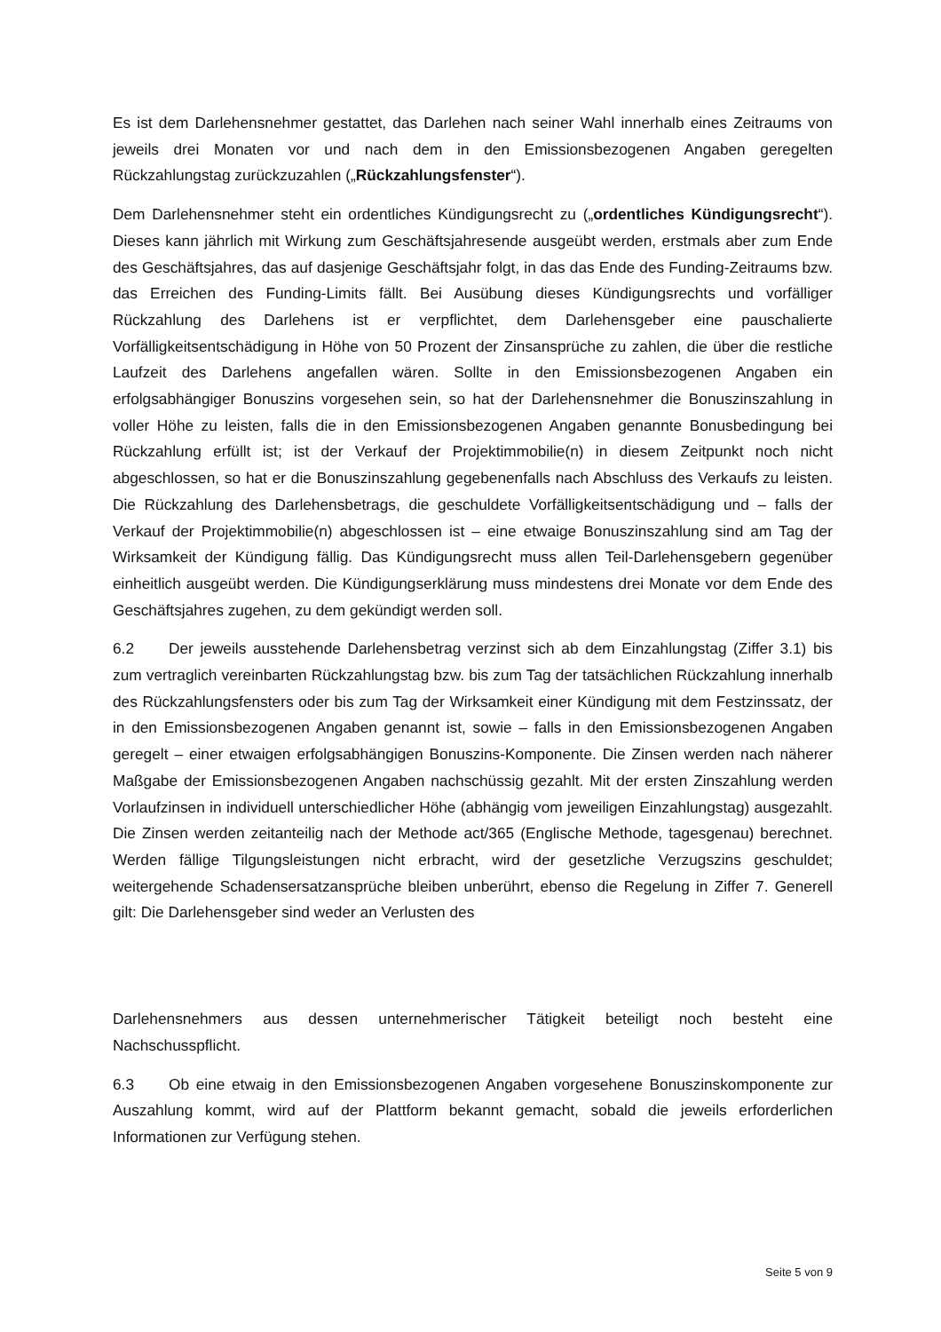Es ist dem Darlehensnehmer gestattet, das Darlehen nach seiner Wahl innerhalb eines Zeitraums von jeweils drei Monaten vor und nach dem in den Emissionsbezogenen Angaben geregelten Rückzahlungstag zurückzuzahlen („Rückzahlungsfenster“).
Dem Darlehensnehmer steht ein ordentliches Kündigungsrecht zu („ordentliches Kündigungsrecht“). Dieses kann jährlich mit Wirkung zum Geschäftsjahresende ausgeübt werden, erstmals aber zum Ende des Geschäftsjahres, das auf dasjenige Geschäftsjahr folgt, in das das Ende des Funding-Zeitraums bzw. das Erreichen des Funding-Limits fällt. Bei Ausübung dieses Kündigungsrechts und vorfälliger Rückzahlung des Darlehens ist er verpflichtet, dem Darlehensgeber eine pauschalierte Vorfälligkeitsentschädigung in Höhe von 50 Prozent der Zinsansprüche zu zahlen, die über die restliche Laufzeit des Darlehens angefallen wären. Sollte in den Emissionsbezogenen Angaben ein erfolgsabhängiger Bonuszins vorgesehen sein, so hat der Darlehensnehmer die Bonuszinszahlung in voller Höhe zu leisten, falls die in den Emissionsbezogenen Angaben genannte Bonusbedingung bei Rückzahlung erfüllt ist; ist der Verkauf der Projektimmobilie(n) in diesem Zeitpunkt noch nicht abgeschlossen, so hat er die Bonuszinszahlung gegebenenfalls nach Abschluss des Verkaufs zu leisten. Die Rückzahlung des Darlehensbetrags, die geschuldete Vorfälligkeitsentschädigung und – falls der Verkauf der Projektimmobilie(n) abgeschlossen ist – eine etwaige Bonuszinszahlung sind am Tag der Wirksamkeit der Kündigung fällig. Das Kündigungsrecht muss allen Teil-Darlehensgebern gegenüber einheitlich ausgeübt werden. Die Kündigungserklärung muss mindestens drei Monate vor dem Ende des Geschäftsjahres zugehen, zu dem gekündigt werden soll.
6.2 Der jeweils ausstehende Darlehensbetrag verzinst sich ab dem Einzahlungstag (Ziffer 3.1) bis zum vertraglich vereinbarten Rückzahlungstag bzw. bis zum Tag der tatsächlichen Rückzahlung innerhalb des Rückzahlungsfensters oder bis zum Tag der Wirksamkeit einer Kündigung mit dem Festzinssatz, der in den Emissionsbezogenen Angaben genannt ist, sowie – falls in den Emissionsbezogenen Angaben geregelt – einer etwaigen erfolgsabhängigen Bonuszins-Komponente. Die Zinsen werden nach näherer Maßgabe der Emissionsbezogenen Angaben nachschüssig gezahlt. Mit der ersten Zinszahlung werden Vorlaufzinsen in individuell unterschiedlicher Höhe (abhängig vom jeweiligen Einzahlungstag) ausgezahlt. Die Zinsen werden zeitanteilig nach der Methode act/365 (Englische Methode, tagesgenau) berechnet. Werden fällige Tilgungsleistungen nicht erbracht, wird der gesetzliche Verzugszins geschuldet; weitergehende Schadensersatzansprüche bleiben unberührt, ebenso die Regelung in Ziffer 7. Generell gilt: Die Darlehensgeber sind weder an Verlusten des
Darlehensnehmers aus dessen unternehmerischer Tätigkeit beteiligt noch besteht eine Nachschusspflicht.
6.3 Ob eine etwaig in den Emissionsbezogenen Angaben vorgesehene Bonuszinskomponente zur Auszahlung kommt, wird auf der Plattform bekannt gemacht, sobald die jeweils erforderlichen Informationen zur Verfügung stehen.
Seite 5 von 9